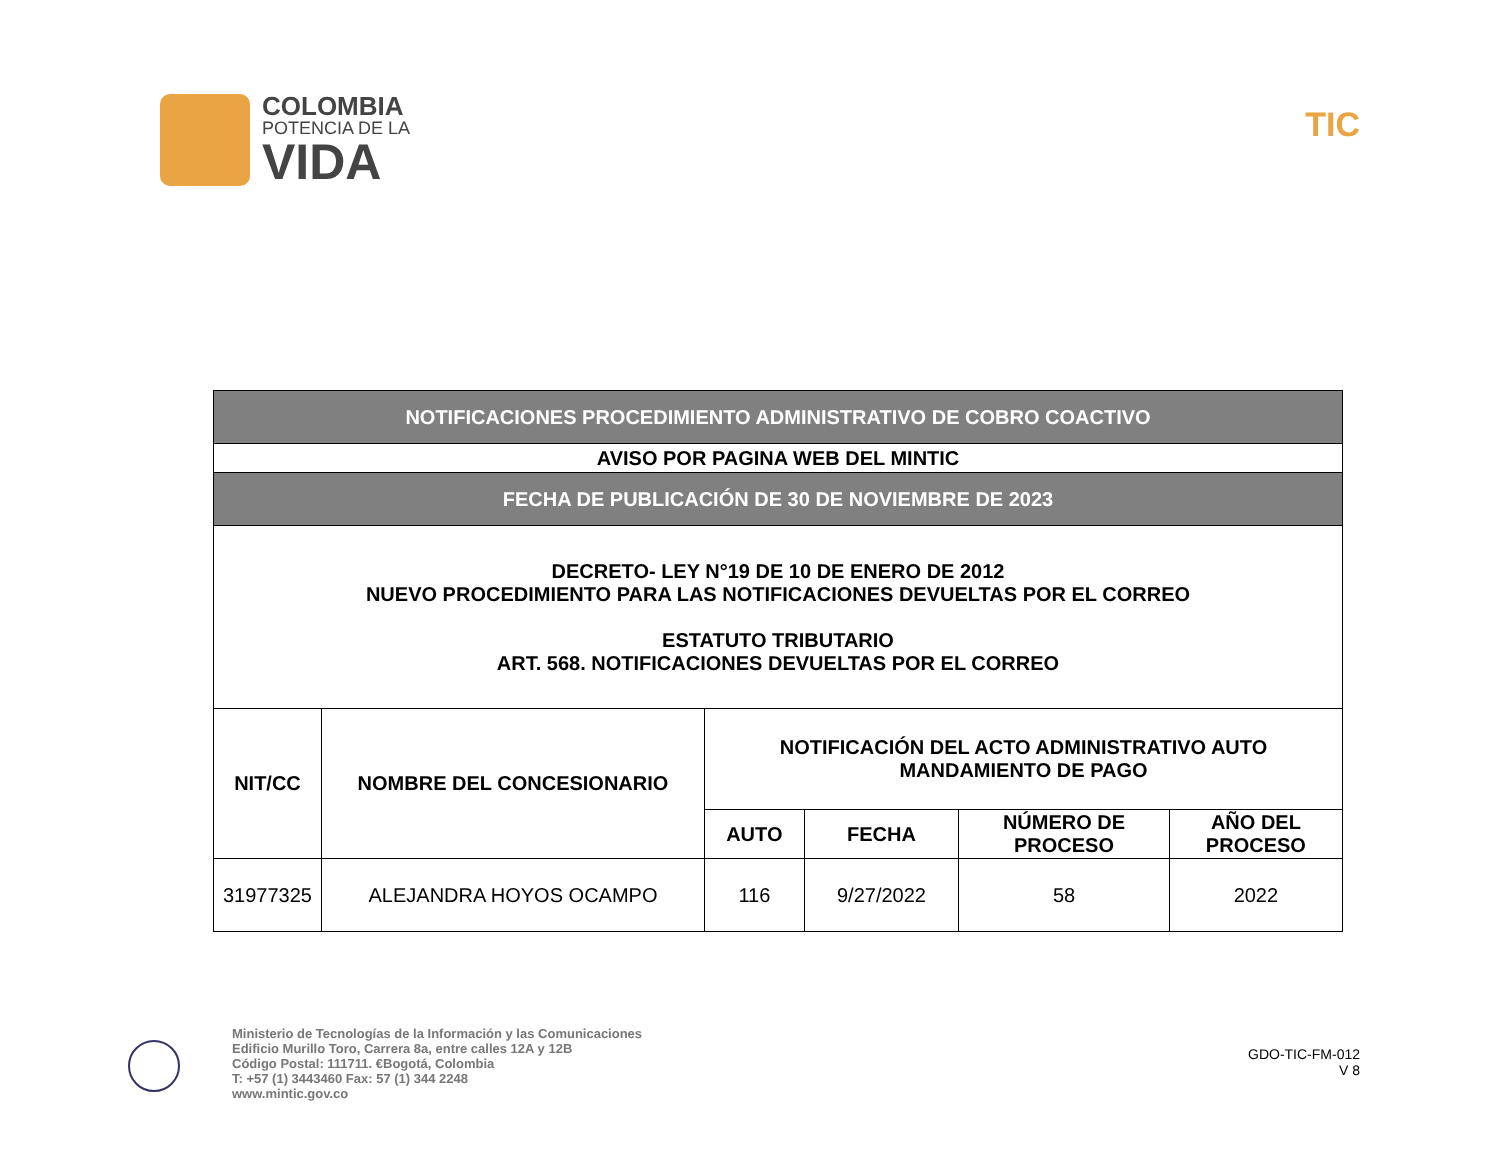COLOMBIA
POTENCIA DE LA
VIDA
TIC
| NOTIFICACIONES PROCEDIMIENTO ADMINISTRATIVO DE COBRO COACTIVO | | | | | |
| AVISO POR PAGINA WEB DEL MINTIC | | | | | |
| FECHA DE PUBLICACIÓN DE 30 DE NOVIEMBRE DE 2023 | | | | | |
| DECRETO- LEY N°19 DE 10 DE ENERO DE 2012 NUEVO PROCEDIMIENTO PARA LAS NOTIFICACIONES DEVUELTAS POR EL CORREO ESTATUTO TRIBUTARIO ART. 568. NOTIFICACIONES DEVUELTAS POR EL CORREO | | | | | |
| NIT/CC | NOMBRE DEL CONCESIONARIO | NOTIFICACIÓN DEL ACTO ADMINISTRATIVO AUTO MANDAMIENTO DE PAGO | | | |
| | | AUTO | FECHA | NÚMERO DE PROCESO | AÑO DEL PROCESO |
| 31977325 | ALEJANDRA HOYOS OCAMPO | 116 | 9/27/2022 | 58 | 2022 |
Ministerio de Tecnologías de la Información y las Comunicaciones
Edificio Murillo Toro, Carrera 8a, entre calles 12A y 12B
Código Postal: 111711. €Bogotá, Colombia
T: +57 (1) 3443460 Fax: 57 (1) 344 2248
www.mintic.gov.co
GDO-TIC-FM-012
V 8